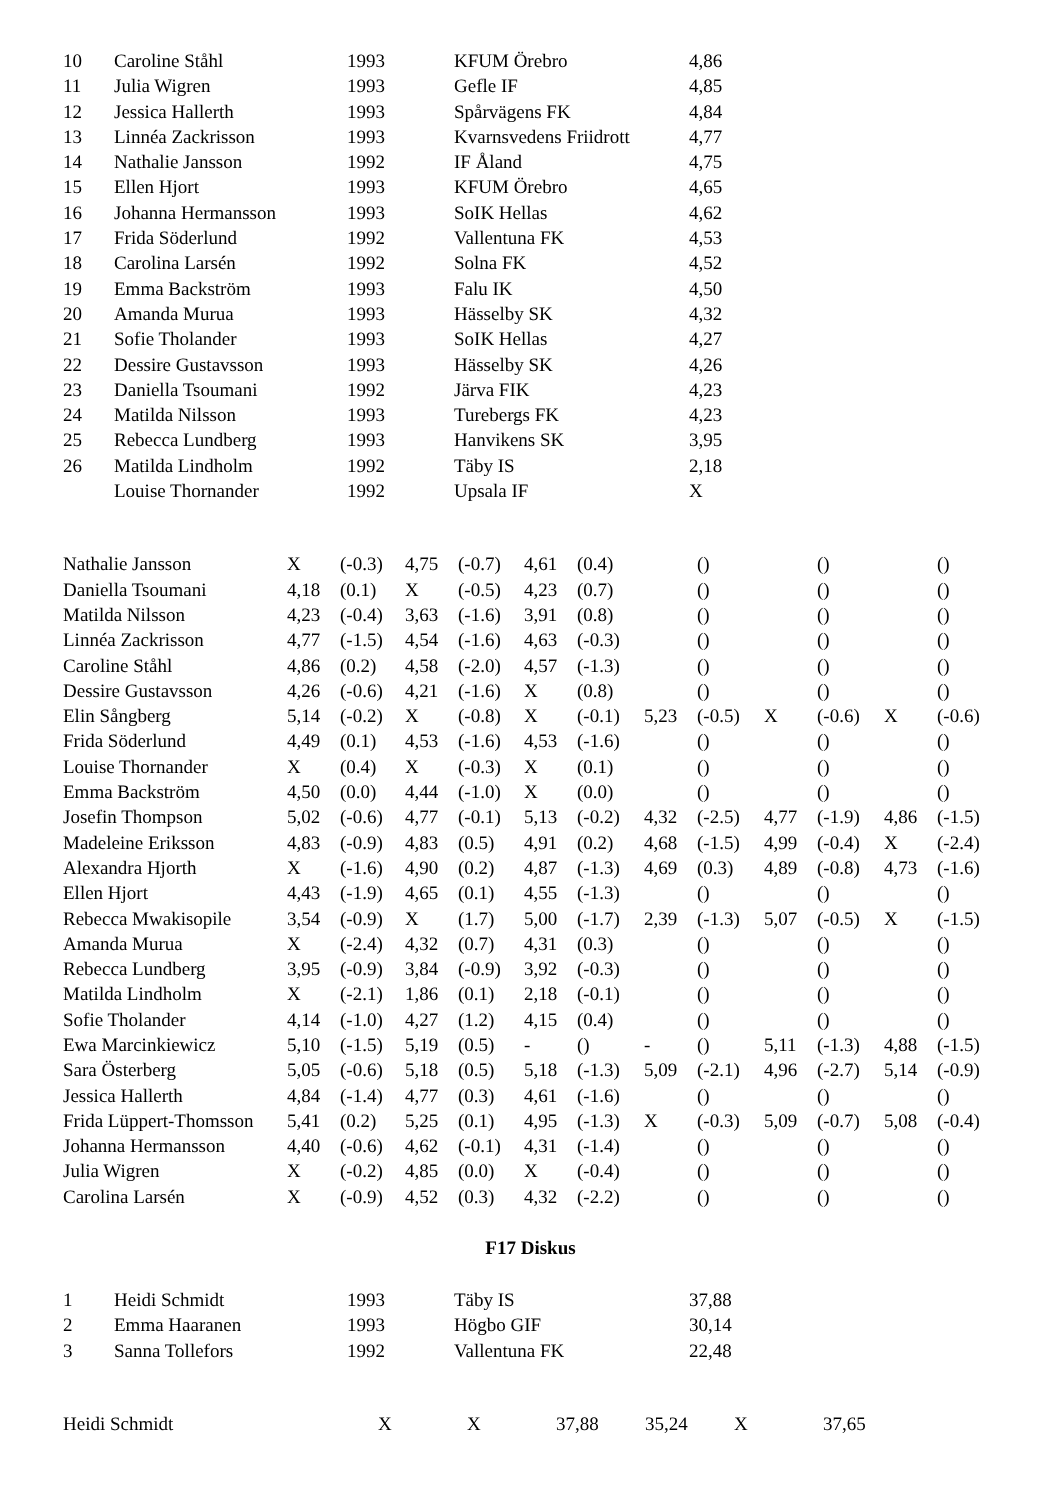| 10 | Caroline Ståhl | 1993 | KFUM Örebro | 4,86 |
| 11 | Julia Wigren | 1993 | Gefle IF | 4,85 |
| 12 | Jessica Hallerth | 1993 | Spårvägens FK | 4,84 |
| 13 | Linnéa Zackrisson | 1993 | Kvarnsvedens Friidrott | 4,77 |
| 14 | Nathalie Jansson | 1992 | IF Åland | 4,75 |
| 15 | Ellen Hjort | 1993 | KFUM Örebro | 4,65 |
| 16 | Johanna Hermansson | 1993 | SoIK Hellas | 4,62 |
| 17 | Frida Söderlund | 1992 | Vallentuna FK | 4,53 |
| 18 | Carolina Larsén | 1992 | Solna FK | 4,52 |
| 19 | Emma Backström | 1993 | Falu IK | 4,50 |
| 20 | Amanda Murua | 1993 | Hässelby SK | 4,32 |
| 21 | Sofie Tholander | 1993 | SoIK Hellas | 4,27 |
| 22 | Dessire Gustavsson | 1993 | Hässelby SK | 4,26 |
| 23 | Daniella Tsoumani | 1992 | Järva FIK | 4,23 |
| 24 | Matilda Nilsson | 1993 | Turebergs FK | 4,23 |
| 25 | Rebecca Lundberg | 1993 | Hanvikens SK | 3,95 |
| 26 | Matilda Lindholm | 1992 | Täby IS | 2,18 |
| | Louise Thornander | 1992 | Upsala IF | X |
| Nathalie Jansson | X | (-0.3) | 4,75 | (-0.7) | 4,61 | (0.4) | | () | | () | | () |
| Daniella Tsoumani | 4,18 | (0.1) | X | (-0.5) | 4,23 | (0.7) | | () | | () | | () |
| Matilda Nilsson | 4,23 | (-0.4) | 3,63 | (-1.6) | 3,91 | (0.8) | | () | | () | | () |
| Linnéa Zackrisson | 4,77 | (-1.5) | 4,54 | (-1.6) | 4,63 | (-0.3) | | () | | () | | () |
| Caroline Ståhl | 4,86 | (0.2) | 4,58 | (-2.0) | 4,57 | (-1.3) | | () | | () | | () |
| Dessire Gustavsson | 4,26 | (-0.6) | 4,21 | (-1.6) | X | (0.8) | | () | | () | | () |
| Elin Sångberg | 5,14 | (-0.2) | X | (-0.8) | X | (-0.1) | 5,23 | (-0.5) | X | (-0.6) | X | (-0.6) |
| Frida Söderlund | 4,49 | (0.1) | 4,53 | (-1.6) | 4,53 | (-1.6) | | () | | () | | () |
| Louise Thornander | X | (0.4) | X | (-0.3) | X | (0.1) | | () | | () | | () |
| Emma Backström | 4,50 | (0.0) | 4,44 | (-1.0) | X | (0.0) | | () | | () | | () |
| Josefin Thompson | 5,02 | (-0.6) | 4,77 | (-0.1) | 5,13 | (-0.2) | 4,32 | (-2.5) | 4,77 | (-1.9) | 4,86 | (-1.5) |
| Madeleine Eriksson | 4,83 | (-0.9) | 4,83 | (0.5) | 4,91 | (0.2) | 4,68 | (-1.5) | 4,99 | (-0.4) | X | (-2.4) |
| Alexandra Hjorth | X | (-1.6) | 4,90 | (0.2) | 4,87 | (-1.3) | 4,69 | (0.3) | 4,89 | (-0.8) | 4,73 | (-1.6) |
| Ellen Hjort | 4,43 | (-1.9) | 4,65 | (0.1) | 4,55 | (-1.3) | | () | | () | | () |
| Rebecca Mwakisopile | 3,54 | (-0.9) | X | (1.7) | 5,00 | (-1.7) | 2,39 | (-1.3) | 5,07 | (-0.5) | X | (-1.5) |
| Amanda Murua | X | (-2.4) | 4,32 | (0.7) | 4,31 | (0.3) | | () | | () | | () |
| Rebecca Lundberg | 3,95 | (-0.9) | 3,84 | (-0.9) | 3,92 | (-0.3) | | () | | () | | () |
| Matilda Lindholm | X | (-2.1) | 1,86 | (0.1) | 2,18 | (-0.1) | | () | | () | | () |
| Sofie Tholander | 4,14 | (-1.0) | 4,27 | (1.2) | 4,15 | (0.4) | | () | | () | | () |
| Ewa Marcinkiewicz | 5,10 | (-1.5) | 5,19 | (0.5) | - | () | - | () | 5,11 | (-1.3) | 4,88 | (-1.5) |
| Sara Österberg | 5,05 | (-0.6) | 5,18 | (0.5) | 5,18 | (-1.3) | 5,09 | (-2.1) | 4,96 | (-2.7) | 5,14 | (-0.9) |
| Jessica Hallerth | 4,84 | (-1.4) | 4,77 | (0.3) | 4,61 | (-1.6) | | () | | () | | () |
| Frida Lüppert-Thomsson | 5,41 | (0.2) | 5,25 | (0.1) | 4,95 | (-1.3) | X | (-0.3) | 5,09 | (-0.7) | 5,08 | (-0.4) |
| Johanna Hermansson | 4,40 | (-0.6) | 4,62 | (-0.1) | 4,31 | (-1.4) | | () | | () | | () |
| Julia Wigren | X | (-0.2) | 4,85 | (0.0) | X | (-0.4) | | () | | () | | () |
| Carolina Larsén | X | (-0.9) | 4,52 | (0.3) | 4,32 | (-2.2) | | () | | () | | () |
F17 Diskus
| 1 | Heidi Schmidt | 1993 | Täby IS | 37,88 |
| 2 | Emma Haaranen | 1993 | Högbo GIF | 30,14 |
| 3 | Sanna Tollefors | 1992 | Vallentuna FK | 22,48 |
| Heidi Schmidt | X | X | 37,88 | 35,24 | X | 37,65 |